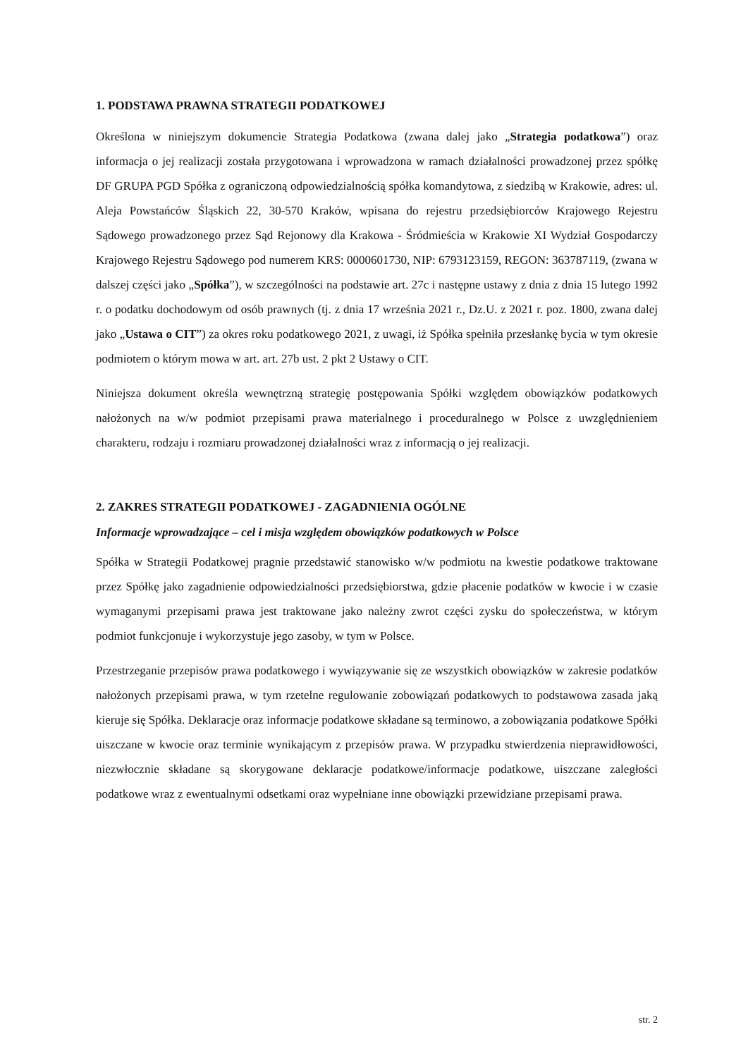1. PODSTAWA PRAWNA STRATEGII PODATKOWEJ
Określona w niniejszym dokumencie Strategia Podatkowa (zwana dalej jako „Strategia podatkowa”) oraz informacja o jej realizacji została przygotowana i wprowadzona w ramach działalności prowadzonej przez spółkę DF GRUPA PGD Spółka z ograniczoną odpowiedzialnością spółka komandytowa, z siedzibą w Krakowie, adres: ul. Aleja Powstańców Śląskich 22, 30-570 Kraków, wpisana do rejestru przedsiębiorców Krajowego Rejestru Sądowego prowadzonego przez Sąd Rejonowy dla Krakowa - Śródmieścia w Krakowie XI Wydział Gospodarczy Krajowego Rejestru Sądowego pod numerem KRS: 0000601730, NIP: 6793123159, REGON: 363787119, (zwana w dalszej części jako „Spółka”), w szczególności na podstawie art. 27c i następne ustawy z dnia z dnia 15 lutego 1992 r. o podatku dochodowym od osób prawnych (tj. z dnia 17 września 2021 r., Dz.U. z 2021 r. poz. 1800, zwana dalej jako „Ustawa o CIT”) za okres roku podatkowego 2021, z uwagi, iż Spółka spełniła przesłankę bycia w tym okresie podmiotem o którym mowa w art. art. 27b ust. 2 pkt 2 Ustawy o CIT.
Niniejsza dokument określa wewnętrzną strategię postępowania Spółki względem obowiązków podatkowych nałożonych na w/w podmiot przepisami prawa materialnego i proceduralnego w Polsce z uwzględnieniem charakteru, rodzaju i rozmiaru prowadzonej działalności wraz z informacją o jej realizacji.
2. ZAKRES STRATEGII PODATKOWEJ - ZAGADNIENIA OGÓLNE
Informacje wprowadzające – cel i misja względem obowiązków podatkowych w Polsce
Spółka w Strategii Podatkowej pragnie przedstawić stanowisko w/w podmiotu na kwestie podatkowe traktowane przez Spółkę jako zagadnienie odpowiedzialności przedsiębiorstwa, gdzie płacenie podatków w kwocie i w czasie wymaganymi przepisami prawa jest traktowane jako należny zwrot części zysku do społeczeństwa, w którym podmiot funkcjonuje i wykorzystuje jego zasoby, w tym w Polsce.
Przestrzeganie przepisów prawa podatkowego i wywiązywanie się ze wszystkich obowiązków w zakresie podatków nałożonych przepisami prawa, w tym rzetelne regulowanie zobowiązań podatkowych to podstawowa zasada jaką kieruje się Spółka. Deklaracje oraz informacje podatkowe składane są terminowo, a zobowiązania podatkowe Spółki uiszczane w kwocie oraz terminie wynikającym z przepisów prawa. W przypadku stwierdzenia nieprawidłowości, niezwłocznie składane są skorygowane deklaracje podatkowe/informacje podatkowe, uiszczane zaległości podatkowe wraz z ewentualnymi odsetkami oraz wypełniane inne obowiązki przewidziane przepisami prawa.
str. 2